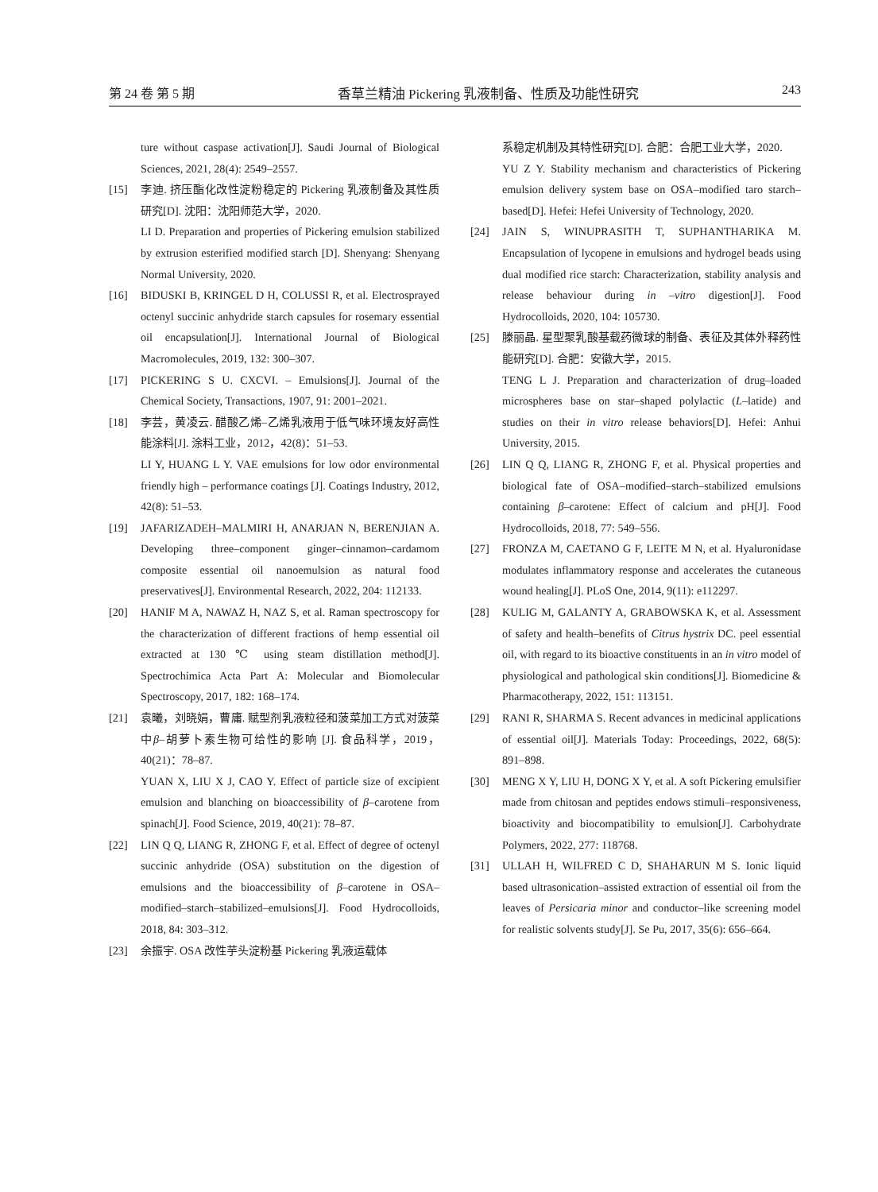第 24 卷 第 5 期 香草兰精油 Pickering 乳液制备、性质及功能性研究 243
ture without caspase activation[J]. Saudi Journal of Biological Sciences, 2021, 28(4): 2549–2557.
[15] 李迪. 挤压酯化改性淀粉稳定的 Pickering 乳液制备及其性质研究[D]. 沈阳：沈阳师范大学，2020.
LI D. Preparation and properties of Pickering emulsion stabilized by extrusion esterified modified starch [D]. Shenyang: Shenyang Normal University, 2020.
[16] BIDUSKI B, KRINGEL D H, COLUSSI R, et al. Electrosprayed octenyl succinic anhydride starch capsules for rosemary essential oil encapsulation[J]. International Journal of Biological Macromolecules, 2019, 132: 300–307.
[17] PICKERING S U. CXCVI. – Emulsions[J]. Journal of the Chemical Society, Transactions, 1907, 91: 2001–2021.
[18] 李芸，黄凌云. 醋酸乙烯–乙烯乳液用于低气味环境友好高性能涂料[J]. 涂料工业，2012，42(8)：51–53.
LI Y, HUANG L Y. VAE emulsions for low odor environmental friendly high – performance coatings [J]. Coatings Industry, 2012, 42(8): 51–53.
[19] JAFARIZADEH–MALMIRI H, ANARJAN N, BERENJIAN A. Developing three–component ginger–cinnamon–cardamom composite essential oil nanoemulsion as natural food preservatives[J]. Environmental Research, 2022, 204: 112133.
[20] HANIF M A, NAWAZ H, NAZ S, et al. Raman spectroscopy for the characterization of different fractions of hemp essential oil extracted at 130 ℃ using steam distillation method[J]. Spectrochimica Acta Part A: Molecular and Biomolecular Spectroscopy, 2017, 182: 168–174.
[21] 袁曦，刘晓娟，曹庸. 赋型剂乳液粒径和菠菜加工方式对菠菜中β–胡萝卜素生物可给性的影响 [J]. 食品科学，2019，40(21)：78–87.
YUAN X, LIU X J, CAO Y. Effect of particle size of excipient emulsion and blanching on bioaccessibility of β–carotene from spinach[J]. Food Science, 2019, 40(21): 78–87.
[22] LIN Q Q, LIANG R, ZHONG F, et al. Effect of degree of octenyl succinic anhydride (OSA) substitution on the digestion of emulsions and the bioaccessibility of β–carotene in OSA–modified–starch–stabilized–emulsions[J]. Food Hydrocolloids, 2018, 84: 303–312.
[23] 余振宇. OSA 改性芋头淀粉基 Pickering 乳液运载体
系稳定机制及其特性研究[D]. 合肥：合肥工业大学，2020.
YU Z Y. Stability mechanism and characteristics of Pickering emulsion delivery system base on OSA–modified taro starch–based[D]. Hefei: Hefei University of Technology, 2020.
[24] JAIN S, WINUPRASITH T, SUPHANTHARIKA M. Encapsulation of lycopene in emulsions and hydrogel beads using dual modified rice starch: Characterization, stability analysis and release behaviour during in –vitro digestion[J]. Food Hydrocolloids, 2020, 104: 105730.
[25] 滕丽晶. 星型聚乳酸基载药微球的制备、表征及其体外释药性能研究[D]. 合肥：安徽大学，2015.
TENG L J. Preparation and characterization of drug–loaded microspheres base on star–shaped polylactic (L–latide) and studies on their in vitro release behaviors[D]. Hefei: Anhui University, 2015.
[26] LIN Q Q, LIANG R, ZHONG F, et al. Physical properties and biological fate of OSA–modified–starch–stabilized emulsions containing β–carotene: Effect of calcium and pH[J]. Food Hydrocolloids, 2018, 77: 549–556.
[27] FRONZA M, CAETANO G F, LEITE M N, et al. Hyaluronidase modulates inflammatory response and accelerates the cutaneous wound healing[J]. PLoS One, 2014, 9(11): e112297.
[28] KULIG M, GALANTY A, GRABOWSKA K, et al. Assessment of safety and health–benefits of Citrus hystrix DC. peel essential oil, with regard to its bioactive constituents in an in vitro model of physiological and pathological skin conditions[J]. Biomedicine & Pharmacotherapy, 2022, 151: 113151.
[29] RANI R, SHARMA S. Recent advances in medicinal applications of essential oil[J]. Materials Today: Proceedings, 2022, 68(5): 891–898.
[30] MENG X Y, LIU H, DONG X Y, et al. A soft Pickering emulsifier made from chitosan and peptides endows stimuli–responsiveness, bioactivity and biocompatibility to emulsion[J]. Carbohydrate Polymers, 2022, 277: 118768.
[31] ULLAH H, WILFRED C D, SHAHARUN M S. Ionic liquid based ultrasonication–assisted extraction of essential oil from the leaves of Persicaria minor and conductor–like screening model for realistic solvents study[J]. Se Pu, 2017, 35(6): 656–664.